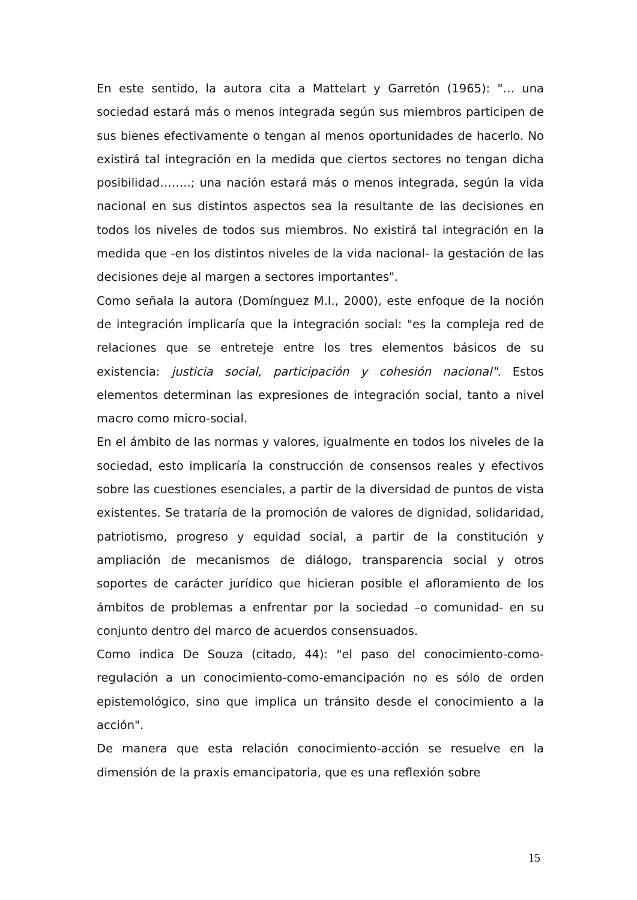En este sentido, la autora cita a Mattelart y Garretón (1965): "… una sociedad estará más o menos integrada según sus miembros participen de sus bienes efectivamente o tengan al menos oportunidades de hacerlo. No existirá tal integración en la medida que ciertos sectores no tengan dicha posibilidad……..; una nación estará más o menos integrada, según la vida nacional en sus distintos aspectos sea la resultante de las decisiones en todos los niveles de todos sus miembros. No existirá tal integración en la medida que -en los distintos niveles de la vida nacional- la gestación de las decisiones deje al margen a sectores importantes".
Como señala la autora (Domínguez M.I., 2000), este enfoque de la noción de integración implicaría que la integración social: "es la compleja red de relaciones que se entreteje entre los tres elementos básicos de su existencia: justicia social, participación y cohesión nacional". Estos elementos determinan las expresiones de integración social, tanto a nivel macro como micro-social.
En el ámbito de las normas y valores, igualmente en todos los niveles de la sociedad, esto implicaría la construcción de consensos reales y efectivos sobre las cuestiones esenciales, a partir de la diversidad de puntos de vista existentes. Se trataría de la promoción de valores de dignidad, solidaridad, patriotismo, progreso y equidad social, a partir de la constitución y ampliación de mecanismos de diálogo, transparencia social y otros soportes de carácter jurídico que hicieran posible el afloramiento de los ámbitos de problemas a enfrentar por la sociedad –o comunidad- en su conjunto dentro del marco de acuerdos consensuados.
Como indica De Souza (citado, 44): "el paso del conocimiento-como-regulación a un conocimiento-como-emancipación no es sólo de orden epistemológico, sino que implica un tránsito desde el conocimiento a la acción".
De manera que esta relación conocimiento-acción se resuelve en la dimensión de la praxis emancipatoria, que es una reflexión sobre
15